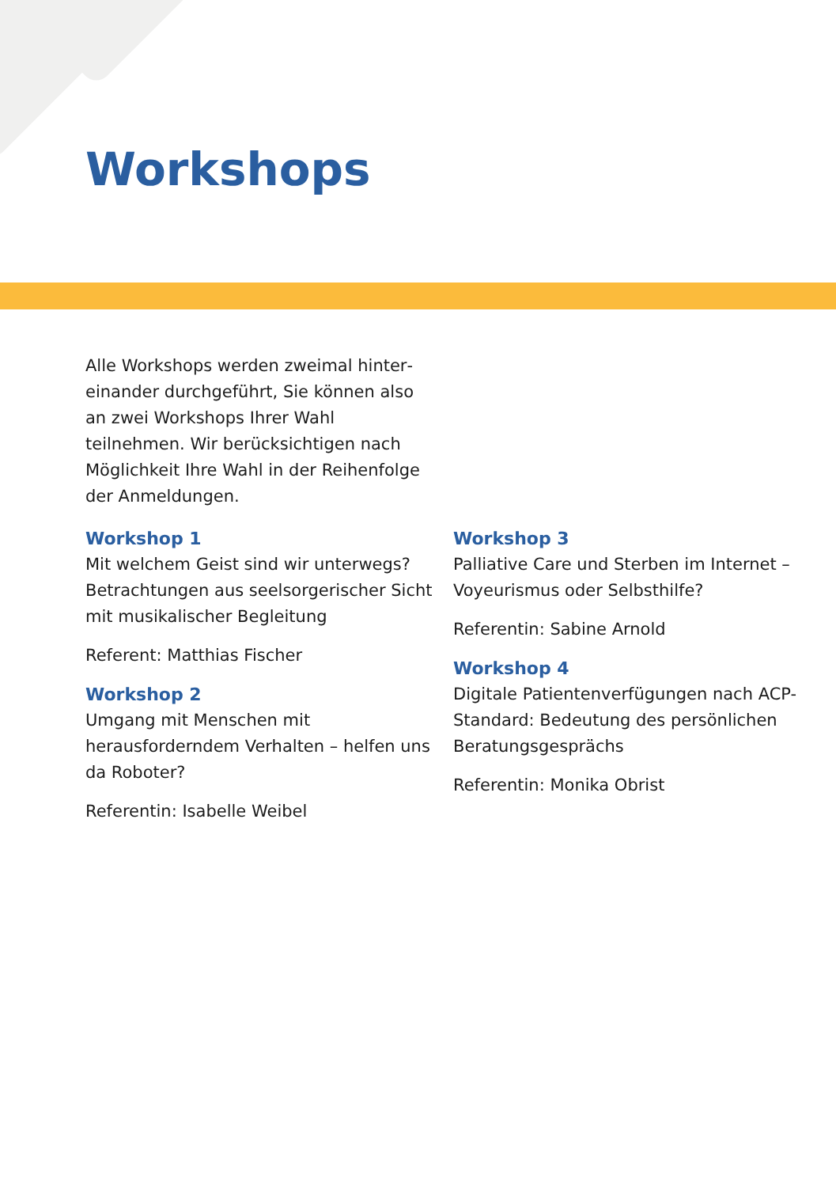Workshops
Alle Workshops werden zweimal hinter­einander durchgeführt, Sie können also an zwei Workshops Ihrer Wahl teilnehmen. Wir berücksichtigen nach Möglichkeit Ihre Wahl in der Reihenfolge der Anmeldungen.
Workshop 1
Mit welchem Geist sind wir unterwegs? Betrachtungen aus seelsorgerischer Sicht mit musikalischer Begleitung
Referent: Matthias Fischer
Workshop 2
Umgang mit Menschen mit herausfordern­dem Verhalten – helfen uns da Roboter?
Referentin: Isabelle Weibel
Workshop 3
Palliative Care und Sterben im Internet – Voyeurismus oder Selbsthilfe?
Referentin: Sabine Arnold
Workshop 4
Digitale Patientenverfügungen nach ACP-Standard: Bedeutung des persön­lichen Beratungsgesprächs
Referentin: Monika Obrist